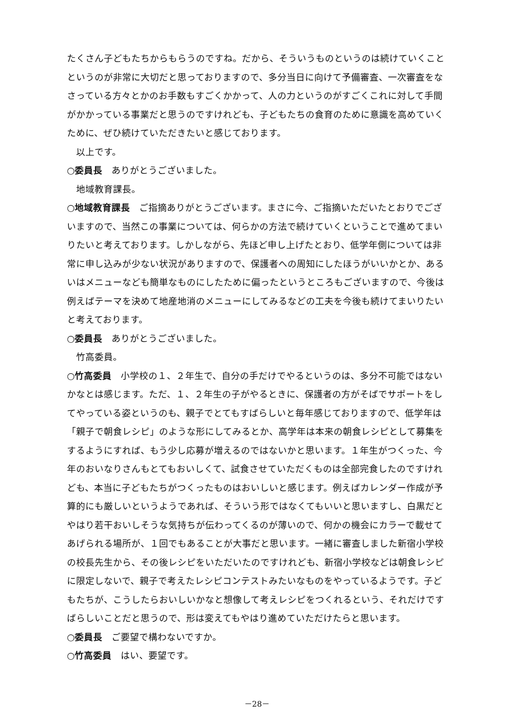たくさん子どもたちからもらうのですね。だから、そういうものというのは続けていくことというのが非常に大切だと思っておりますので、多分当日に向けて予備審査、一次審査をなさっている方々とかのお手数もすごくかかって、人の力というのがすごくこれに対して手間がかかっている事業だと思うのですけれども、子どもたちの食育のために意識を高めていくために、ぜひ続けていただきたいと感じております。
以上です。
○委員長　ありがとうございました。
地域教育課長。
○地域教育課長　ご指摘ありがとうございます。まさに今、ご指摘いただいたとおりでございますので、当然この事業については、何らかの方法で続けていくということで進めてまいりたいと考えております。しかしながら、先ほど申し上げたとおり、低学年側については非常に申し込みが少ない状況がありますので、保護者への周知にしたほうがいいかとか、あるいはメニューなども簡単なものにしたために偏ったというところもございますので、今後は例えばテーマを決めて地産地消のメニューにしてみるなどの工夫を今後も続けてまいりたいと考えております。
○委員長　ありがとうございました。
竹高委員。
○竹高委員　小学校の１、２年生で、自分の手だけでやるというのは、多分不可能ではないかなとは感じます。ただ、１、２年生の子がやるときに、保護者の方がそばでサポートをしてやっている姿というのも、親子でとてもすばらしいと毎年感じておりますので、低学年は「親子で朝食レシピ」のような形にしてみるとか、高学年は本来の朝食レシピとして募集をするようにすれば、もう少し応募が増えるのではないかと思います。１年生がつくった、今年のおいなりさんもとてもおいしくて、試食させていただくものは全部完食したのですけれども、本当に子どもたちがつくったものはおいしいと感じます。例えばカレンダー作成が予算的にも厳しいというようであれば、そういう形ではなくてもいいと思いますし、白黒だとやはり若干おいしそうな気持ちが伝わってくるのが薄いので、何かの機会にカラーで載せてあげられる場所が、１回でもあることが大事だと思います。一緒に審査しました新宿小学校の校長先生から、その後レシピをいただいたのですけれども、新宿小学校などは朝食レシピに限定しないで、親子で考えたレシピコンテストみたいなものをやっているようです。子どもたちが、こうしたらおいしいかなと想像して考えレシピをつくれるという、それだけですばらしいことだと思うので、形は変えてもやはり進めていただけたらと思います。
○委員長　ご要望で構わないですか。
○竹高委員　はい、要望です。
－28－